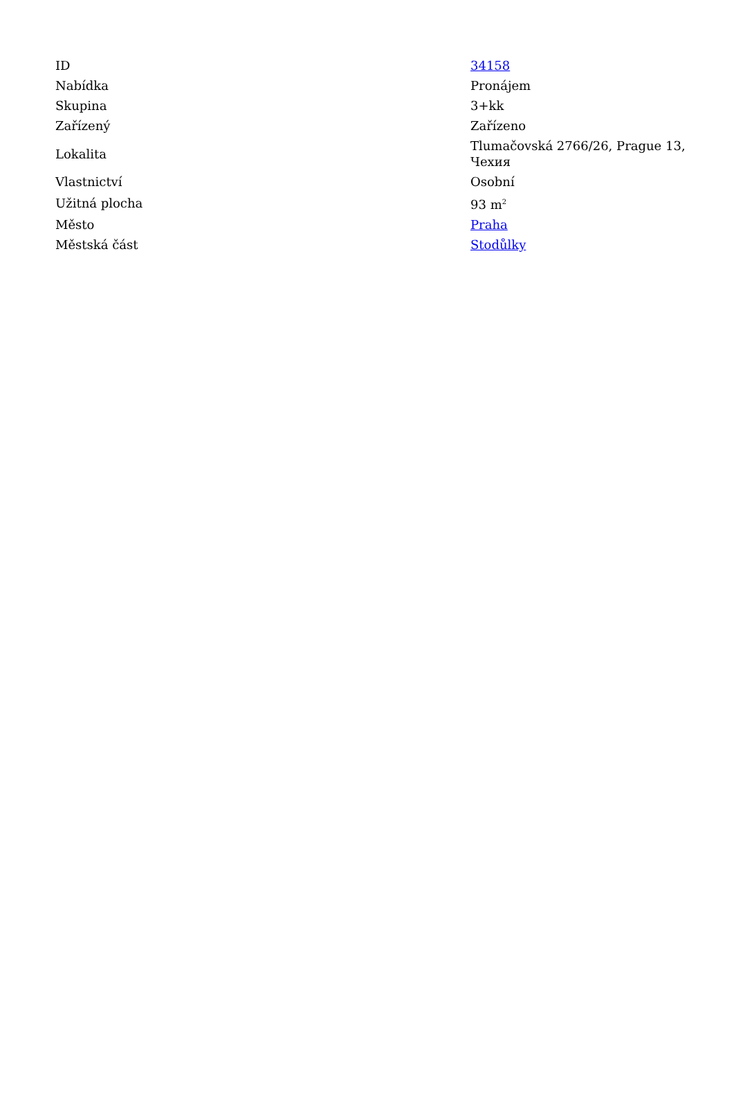| ID | 34158 |
| Nabídka | Pronájem |
| Skupina | 3+kk |
| Zařízený | Zařízeno |
| Lokalita | Tlumačovská 2766/26, Prague 13, Чехия |
| Vlastnictví | Osobní |
| Užitná plocha | 93 m<sup>2</sup> |
| Město | Praha |
| Městská část | Stodůlky |